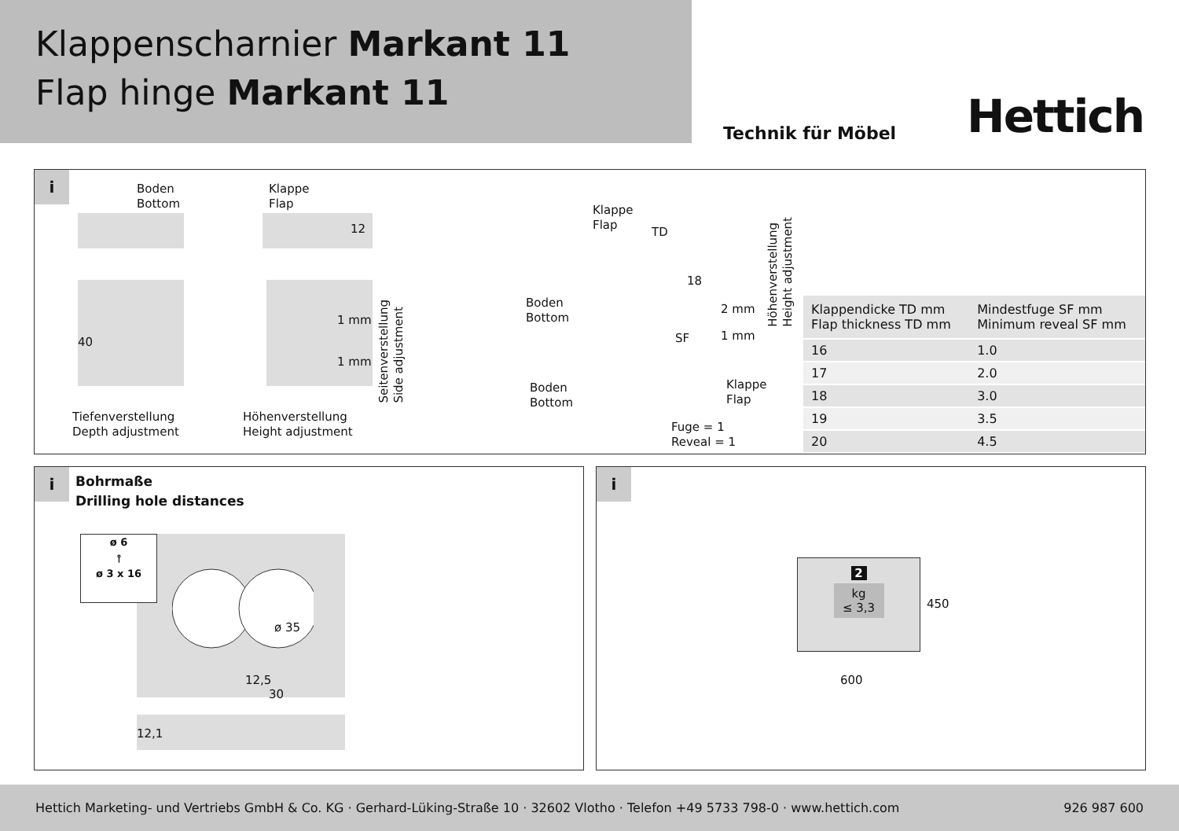Klappenscharnier Markant 11
Flap hinge Markant 11
Technik für Möbel
Hettich
i
Boden
Bottom
Klappe
Flap
12
40
1 mm
1 mm
Seitenverstellung
Side adjustment
Tiefenverstellung
Depth adjustment
Höhenverstellung
Height adjustment
Klappe
Flap
TD
18
Boden
Bottom
2 mm
1 mm
SF
Höhenverstellung
Height adjustment
Boden
Bottom
Klappe
Flap
Fuge = 1
Reveal = 1
| Klappendicke TD mm Flap thickness TD mm | Mindestfuge SF mm Minimum reveal SF mm |
| --- | --- |
| 16 | 1.0 |
| 17 | 2.0 |
| 18 | 3.0 |
| 19 | 3.5 |
| 20 | 4.5 |
i
Bohrmaße
Drilling hole distances
ø 6
⫯
ø 3 x 16
ø 35
12,5
30
12,1
i
2
kg
≤ 3,3
450
600
Hettich Marketing- und Vertriebs GmbH & Co. KG · Gerhard-Lüking-Straße 10 · 32602 Vlotho · Telefon +49 5733 798-0 · www.hettich.com 926 987 600